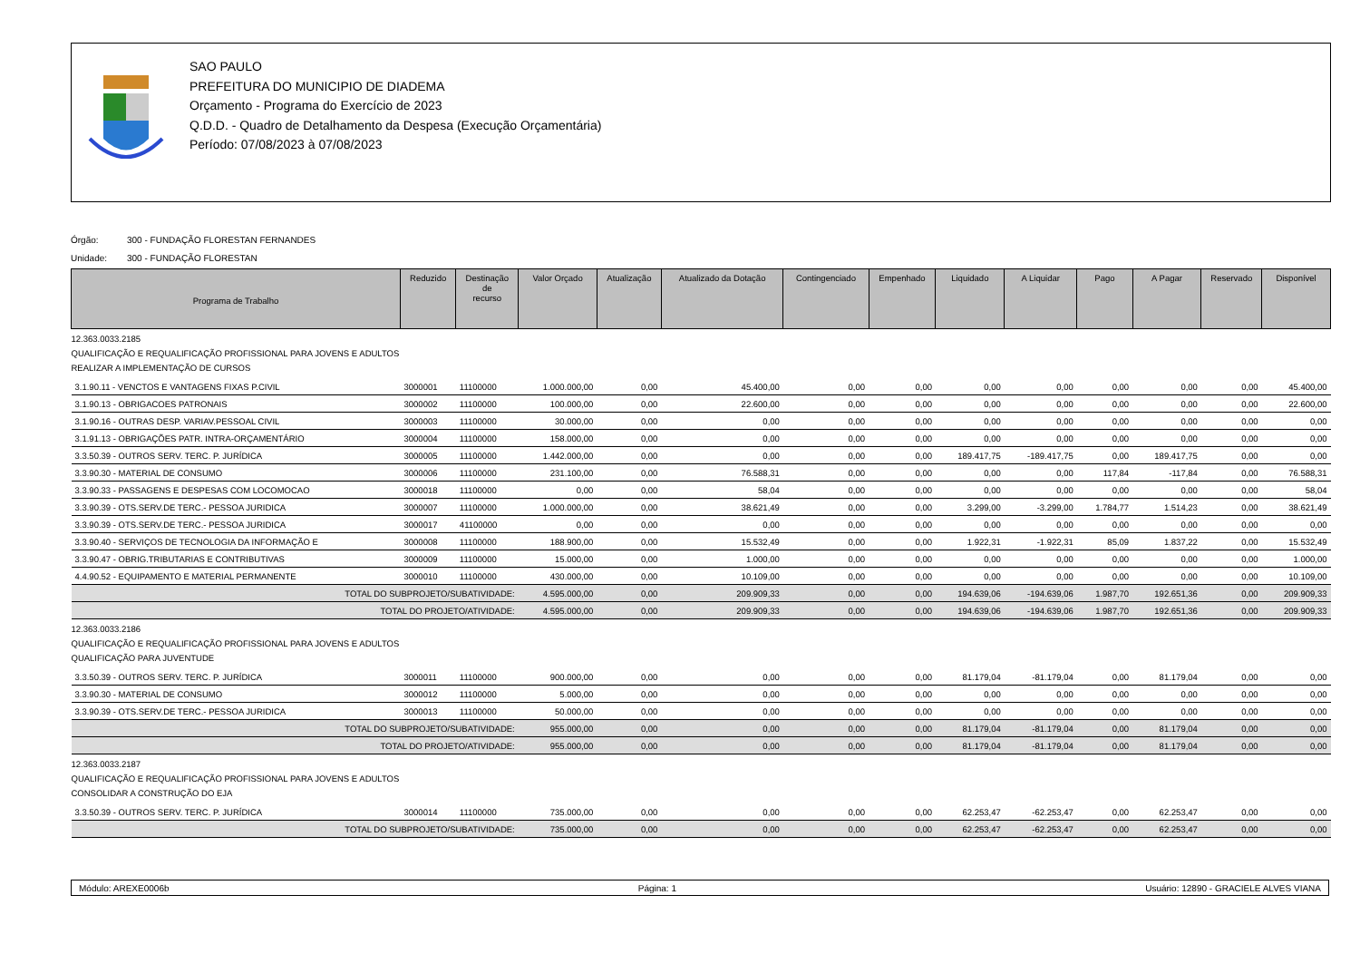SAO PAULO
PREFEITURA DO MUNICIPIO DE DIADEMA
Orçamento - Programa do Exercício de 2023
Q.D.D. - Quadro de Detalhamento da Despesa (Execução Orçamentária)
Período: 07/08/2023 à 07/08/2023
Órgão: 300 - FUNDAÇÃO FLORESTAN FERNANDES
Unidade: 300 - FUNDAÇÃO FLORESTAN
| Programa de Trabalho | Reduzido | Destinação de recurso | Valor Orçado | Atualização | Atualizado da Dotação | Contingenciado | Empenhado | Liquidado | A Liquidar | Pago | A Pagar | Reservado | Disponível |
| --- | --- | --- | --- | --- | --- | --- | --- | --- | --- | --- | --- | --- | --- |
| 12.363.0033.2185 QUALIFICAÇÃO E REQUALIFICAÇÃO PROFISSIONAL PARA JOVENS E ADULTOS REALIZAR A IMPLEMENTAÇÃO DE CURSOS | | | | | | | | | | | | | |
| 3.1.90.11 - VENCTOS E VANTAGENS FIXAS P.CIVIL | 3000001 | 11100000 | 1.000.000,00 | 0,00 | 45.400,00 | 0,00 | 0,00 | 0,00 | 0,00 | 0,00 | 0,00 | 0,00 | 45.400,00 |
| 3.1.90.13 - OBRIGACOES PATRONAIS | 3000002 | 11100000 | 100.000,00 | 0,00 | 22.600,00 | 0,00 | 0,00 | 0,00 | 0,00 | 0,00 | 0,00 | 0,00 | 22.600,00 |
| 3.1.90.16 - OUTRAS DESP. VARIAV.PESSOAL CIVIL | 3000003 | 11100000 | 30.000,00 | 0,00 | 0,00 | 0,00 | 0,00 | 0,00 | 0,00 | 0,00 | 0,00 | 0,00 | 0,00 |
| 3.1.91.13 - OBRIGAÇÕES PATR. INTRA-ORÇAMENTÁRIO | 3000004 | 11100000 | 158.000,00 | 0,00 | 0,00 | 0,00 | 0,00 | 0,00 | 0,00 | 0,00 | 0,00 | 0,00 | 0,00 |
| 3.3.50.39 - OUTROS SERV. TERC. P. JURÍDICA | 3000005 | 11100000 | 1.442.000,00 | 0,00 | 0,00 | 0,00 | 0,00 | 189.417,75 | -189.417,75 | 0,00 | 189.417,75 | 0,00 | 0,00 |
| 3.3.90.30 - MATERIAL DE CONSUMO | 3000006 | 11100000 | 231.100,00 | 0,00 | 76.588,31 | 0,00 | 0,00 | 0,00 | 0,00 | 117,84 | -117,84 | 0,00 | 76.588,31 |
| 3.3.90.33 - PASSAGENS E DESPESAS COM LOCOMOCAO | 3000018 | 11100000 | 0,00 | 0,00 | 58,04 | 0,00 | 0,00 | 0,00 | 0,00 | 0,00 | 0,00 | 0,00 | 58,04 |
| 3.3.90.39 - OTS.SERV.DE TERC.- PESSOA JURIDICA | 3000007 | 11100000 | 1.000.000,00 | 0,00 | 38.621,49 | 0,00 | 0,00 | 3.299,00 | -3.299,00 | 1.784,77 | 1.514,23 | 0,00 | 38.621,49 |
| 3.3.90.39 - OTS.SERV.DE TERC.- PESSOA JURIDICA | 3000017 | 41100000 | 0,00 | 0,00 | 0,00 | 0,00 | 0,00 | 0,00 | 0,00 | 0,00 | 0,00 | 0,00 | 0,00 |
| 3.3.90.40 - SERVIÇOS DE TECNOLOGIA DA INFORMAÇÃO E | 3000008 | 11100000 | 188.900,00 | 0,00 | 15.532,49 | 0,00 | 0,00 | 1.922,31 | -1.922,31 | 85,09 | 1.837,22 | 0,00 | 15.532,49 |
| 3.3.90.47 - OBRIG.TRIBUTARIAS E CONTRIBUTIVAS | 3000009 | 11100000 | 15.000,00 | 0,00 | 1.000,00 | 0,00 | 0,00 | 0,00 | 0,00 | 0,00 | 0,00 | 0,00 | 1.000,00 |
| 4.4.90.52 - EQUIPAMENTO E MATERIAL PERMANENTE | 3000010 | 11100000 | 430.000,00 | 0,00 | 10.109,00 | 0,00 | 0,00 | 0,00 | 0,00 | 0,00 | 0,00 | 0,00 | 10.109,00 |
| TOTAL DO SUBPROJETO/SUBATIVIDADE: | | | 4.595.000,00 | 0,00 | 209.909,33 | 0,00 | 0,00 | 194.639,06 | -194.639,06 | 1.987,70 | 192.651,36 | 0,00 | 209.909,33 |
| TOTAL DO PROJETO/ATIVIDADE: | | | 4.595.000,00 | 0,00 | 209.909,33 | 0,00 | 0,00 | 194.639,06 | -194.639,06 | 1.987,70 | 192.651,36 | 0,00 | 209.909,33 |
| 12.363.0033.2186 QUALIFICAÇÃO E REQUALIFICAÇÃO PROFISSIONAL PARA JOVENS E ADULTOS QUALIFICAÇÃO PARA JUVENTUDE | | | | | | | | | | | | | |
| 3.3.50.39 - OUTROS SERV. TERC. P. JURÍDICA | 3000011 | 11100000 | 900.000,00 | 0,00 | 0,00 | 0,00 | 0,00 | 81.179,04 | -81.179,04 | 0,00 | 81.179,04 | 0,00 | 0,00 |
| 3.3.90.30 - MATERIAL DE CONSUMO | 3000012 | 11100000 | 5.000,00 | 0,00 | 0,00 | 0,00 | 0,00 | 0,00 | 0,00 | 0,00 | 0,00 | 0,00 | 0,00 |
| 3.3.90.39 - OTS.SERV.DE TERC.- PESSOA JURIDICA | 3000013 | 11100000 | 50.000,00 | 0,00 | 0,00 | 0,00 | 0,00 | 0,00 | 0,00 | 0,00 | 0,00 | 0,00 | 0,00 |
| TOTAL DO SUBPROJETO/SUBATIVIDADE: | | | 955.000,00 | 0,00 | 0,00 | 0,00 | 0,00 | 81.179,04 | -81.179,04 | 0,00 | 81.179,04 | 0,00 | 0,00 |
| TOTAL DO PROJETO/ATIVIDADE: | | | 955.000,00 | 0,00 | 0,00 | 0,00 | 0,00 | 81.179,04 | -81.179,04 | 0,00 | 81.179,04 | 0,00 | 0,00 |
| 12.363.0033.2187 QUALIFICAÇÃO E REQUALIFICAÇÃO PROFISSIONAL PARA JOVENS E ADULTOS CONSOLIDAR A CONSTRUÇÃO DO EJA | | | | | | | | | | | | | |
| 3.3.50.39 - OUTROS SERV. TERC. P. JURÍDICA | 3000014 | 11100000 | 735.000,00 | 0,00 | 0,00 | 0,00 | 0,00 | 62.253,47 | -62.253,47 | 0,00 | 62.253,47 | 0,00 | 0,00 |
| TOTAL DO SUBPROJETO/SUBATIVIDADE: | | | 735.000,00 | 0,00 | 0,00 | 0,00 | 0,00 | 62.253,47 | -62.253,47 | 0,00 | 62.253,47 | 0,00 | 0,00 |
Módulo: AREXE0006b Página: 1 Usuário: 12890 - GRACIELE ALVES VIANA